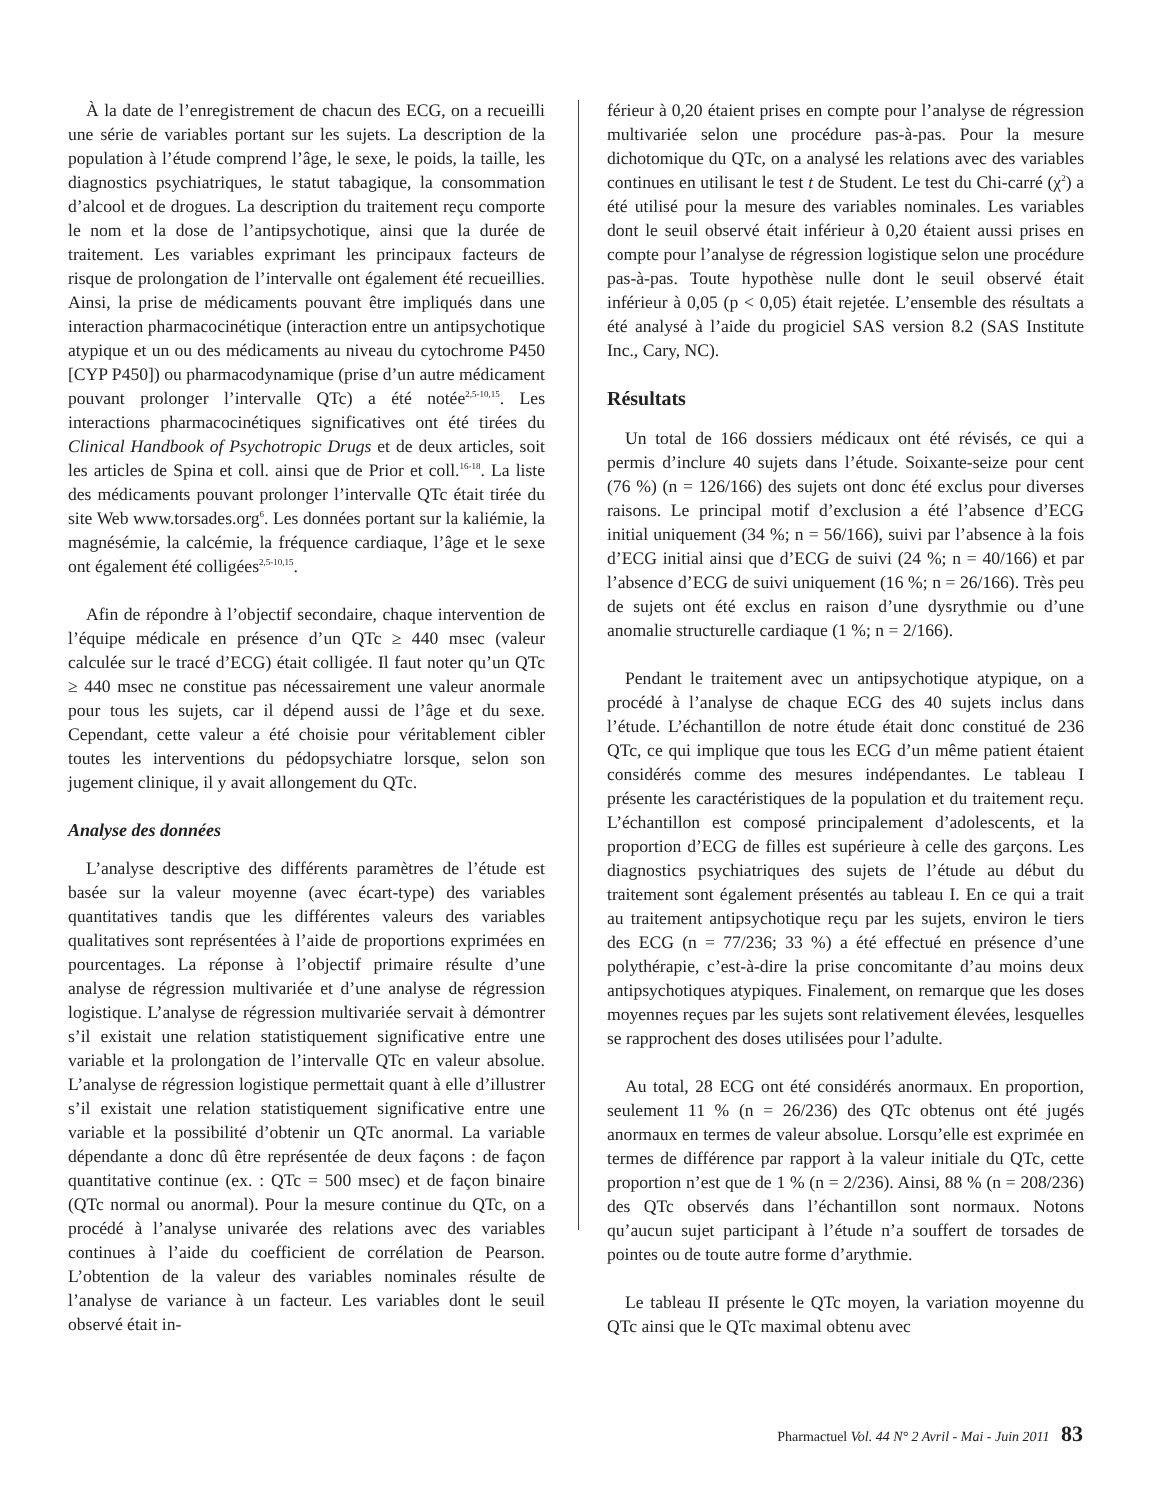À la date de l’enregistrement de chacun des ECG, on a recueilli une série de variables portant sur les sujets. La description de la population à l’étude comprend l’âge, le sexe, le poids, la taille, les diagnostics psychiatriques, le statut tabagique, la consommation d’alcool et de drogues. La description du traitement reçu comporte le nom et la dose de l’antipsychotique, ainsi que la durée de traitement. Les variables exprimant les principaux facteurs de risque de prolongation de l’intervalle ont également été recueillies. Ainsi, la prise de médicaments pouvant être impliqués dans une interaction pharmacocinétique (interaction entre un antipsychotique atypique et un ou des médicaments au niveau du cytochrome P450 [CYP P450]) ou pharmacodynamique (prise d’un autre médicament pouvant prolonger l’intervalle QTc) a été notée<sup>2,5-10,15</sup>. Les interactions pharmacocinétiques significatives ont été tirées du Clinical Handbook of Psychotropic Drugs et de deux articles, soit les articles de Spina et coll. ainsi que de Prior et coll.<sup>16-18</sup>. La liste des médicaments pouvant prolonger l’intervalle QTc était tirée du site Web www.torsades.org<sup>6</sup>. Les données portant sur la kaliémie, la magnésémie, la calcémie, la fréquence cardiaque, l’âge et le sexe ont également été colligées<sup>2,5-10,15</sup>.
Afin de répondre à l’objectif secondaire, chaque intervention de l’équipe médicale en présence d’un QTc ≥ 440 msec (valeur calculée sur le tracé d’ECG) était colligée. Il faut noter qu’un QTc ≥ 440 msec ne constitue pas nécessairement une valeur anormale pour tous les sujets, car il dépend aussi de l’âge et du sexe. Cependant, cette valeur a été choisie pour véritablement cibler toutes les interventions du pédopsychiatre lorsque, selon son jugement clinique, il y avait allongement du QTc.
Analyse des données
L’analyse descriptive des différents paramètres de l’étude est basée sur la valeur moyenne (avec écart-type) des variables quantitatives tandis que les différentes valeurs des variables qualitatives sont représentées à l’aide de proportions exprimées en pourcentages. La réponse à l’objectif primaire résulte d’une analyse de régression multivariée et d’une analyse de régression logistique. L’analyse de régression multivariée servait à démontrer s’il existait une relation statistiquement significative entre une variable et la prolongation de l’intervalle QTc en valeur absolue. L’analyse de régression logistique permettait quant à elle d’illustrer s’il existait une relation statistiquement significative entre une variable et la possibilité d’obtenir un QTc anormal. La variable dépendante a donc dû être représentée de deux façons : de façon quantitative continue (ex. : QTc = 500 msec) et de façon binaire (QTc normal ou anormal). Pour la mesure continue du QTc, on a procédé à l’analyse univarée des relations avec des variables continues à l’aide du coefficient de corrélation de Pearson. L’obtention de la valeur des variables nominales résulte de l’analyse de variance à un facteur. Les variables dont le seuil observé était in-
férieur à 0,20 étaient prises en compte pour l’analyse de régression multivariée selon une procédure pas-à-pas. Pour la mesure dichotomique du QTc, on a analysé les relations avec des variables continues en utilisant le test t de Student. Le test du Chi-carré (χ<sup>2</sup>) a été utilisé pour la mesure des variables nominales. Les variables dont le seuil observé était inférieur à 0,20 étaient aussi prises en compte pour l’analyse de régression logistique selon une procédure pas-à-pas. Toute hypothèse nulle dont le seuil observé était inférieur à 0,05 (p < 0,05) était rejetée. L’ensemble des résultats a été analysé à l’aide du progiciel SAS version 8.2 (SAS Institute Inc., Cary, NC).
Résultats
Un total de 166 dossiers médicaux ont été révisés, ce qui a permis d’inclure 40 sujets dans l’étude. Soixante-seize pour cent (76 %) (n = 126/166) des sujets ont donc été exclus pour diverses raisons. Le principal motif d’exclusion a été l’absence d’ECG initial uniquement (34 %; n = 56/166), suivi par l’absence à la fois d’ECG initial ainsi que d’ECG de suivi (24 %; n = 40/166) et par l’absence d’ECG de suivi uniquement (16 %; n = 26/166). Très peu de sujets ont été exclus en raison d’une dysrythmie ou d’une anomalie structurelle cardiaque (1 %; n = 2/166).
Pendant le traitement avec un antipsychotique atypique, on a procédé à l’analyse de chaque ECG des 40 sujets inclus dans l’étude. L’échantillon de notre étude était donc constitué de 236 QTc, ce qui implique que tous les ECG d’un même patient étaient considérés comme des mesures indépendantes. Le tableau I présente les caractéristiques de la population et du traitement reçu. L’échantillon est composé principalement d’adolescents, et la proportion d’ECG de filles est supérieure à celle des garçons. Les diagnostics psychiatriques des sujets de l’étude au début du traitement sont également présentés au tableau I. En ce qui a trait au traitement antipsychotique reçu par les sujets, environ le tiers des ECG (n = 77/236; 33 %) a été effectué en présence d’une polythérapie, c’est-à-dire la prise concomitante d’au moins deux antipsychotiques atypiques. Finalement, on remarque que les doses moyennes reçues par les sujets sont relativement élevées, lesquelles se rapprochent des doses utilisées pour l’adulte.
Au total, 28 ECG ont été considérés anormaux. En proportion, seulement 11 % (n = 26/236) des QTc obtenus ont été jugés anormaux en termes de valeur absolue. Lorsqu’elle est exprimée en termes de différence par rapport à la valeur initiale du QTc, cette proportion n’est que de 1 % (n = 2/236). Ainsi, 88 % (n = 208/236) des QTc observés dans l’échantillon sont normaux. Notons qu’aucun sujet participant à l’étude n’a souffert de torsades de pointes ou de toute autre forme d’arythmie.
Le tableau II présente le QTc moyen, la variation moyenne du QTc ainsi que le QTc maximal obtenu avec
Pharmactuel Vol. 44 N° 2 Avril - Mai - Juin 2011 83